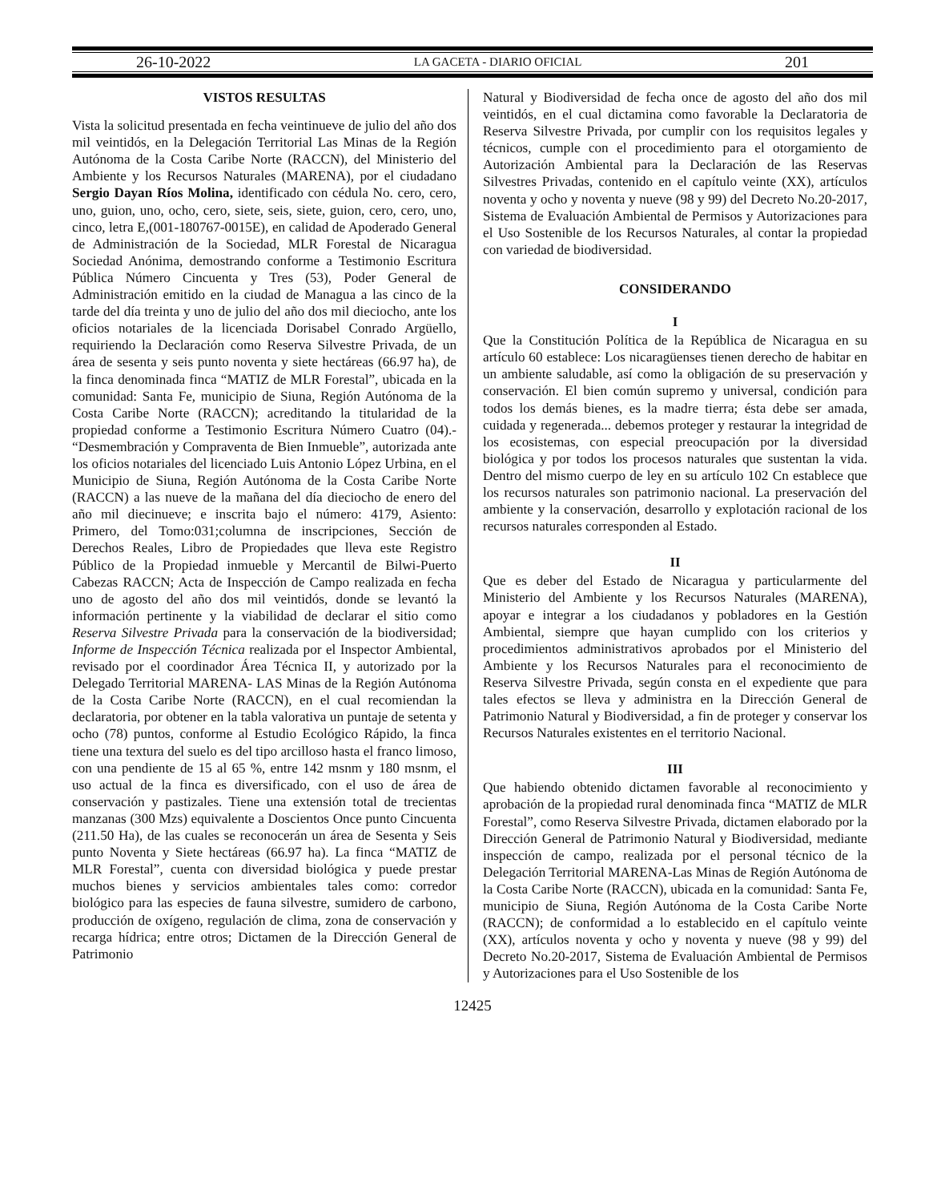26-10-2022 LA GACETA - DIARIO OFICIAL 201
VISTOS RESULTAS
Vista la solicitud presentada en fecha veintinueve de julio del año dos mil veintidós, en la Delegación Territorial Las Minas de la Región Autónoma de la Costa Caribe Norte (RACCN), del Ministerio del Ambiente y los Recursos Naturales (MARENA), por el ciudadano Sergio Dayan Ríos Molina, identificado con cédula No. cero, cero, uno, guion, uno, ocho, cero, siete, seis, siete, guion, cero, cero, uno, cinco, letra E,(001-180767-0015E), en calidad de Apoderado General de Administración de la Sociedad, MLR Forestal de Nicaragua Sociedad Anónima, demostrando conforme a Testimonio Escritura Pública Número Cincuenta y Tres (53), Poder General de Administración emitido en la ciudad de Managua a las cinco de la tarde del día treinta y uno de julio del año dos mil dieciocho, ante los oficios notariales de la licenciada Dorisabel Conrado Argüello, requiriendo la Declaración como Reserva Silvestre Privada, de un área de sesenta y seis punto noventa y siete hectáreas (66.97 ha), de la finca denominada finca “MATIZ de MLR Forestal”, ubicada en la comunidad: Santa Fe, municipio de Siuna, Región Autónoma de la Costa Caribe Norte (RACCN); acreditando la titularidad de la propiedad conforme a Testimonio Escritura Número Cuatro (04).- “Desmembración y Compraventa de Bien Inmueble”, autorizada ante los oficios notariales del licenciado Luis Antonio López Urbina, en el Municipio de Siuna, Región Autónoma de la Costa Caribe Norte (RACCN) a las nueve de la mañana del día dieciocho de enero del año mil diecinueve; e inscrita bajo el número: 4179, Asiento: Primero, del Tomo:031;columna de inscripciones, Sección de Derechos Reales, Libro de Propiedades que lleva este Registro Público de la Propiedad inmueble y Mercantil de Bilwi-Puerto Cabezas RACCN; Acta de Inspección de Campo realizada en fecha uno de agosto del año dos mil veintidós, donde se levantó la información pertinente y la viabilidad de declarar el sitio como Reserva Silvestre Privada para la conservación de la biodiversidad; Informe de Inspección Técnica realizada por el Inspector Ambiental, revisado por el coordinador Área Técnica II, y autorizado por la Delegado Territorial MARENA- LAS Minas de la Región Autónoma de la Costa Caribe Norte (RACCN), en el cual recomiendan la declaratoria, por obtener en la tabla valorativa un puntaje de setenta y ocho (78) puntos, conforme al Estudio Ecológico Rápido, la finca tiene una textura del suelo es del tipo arcilloso hasta el franco limoso, con una pendiente de 15 al 65 %, entre 142 msnm y 180 msnm, el uso actual de la finca es diversificado, con el uso de área de conservación y pastizales. Tiene una extensión total de trecientas manzanas (300 Mzs) equivalente a Doscientos Once punto Cincuenta (211.50 Ha), de las cuales se reconocerán un área de Sesenta y Seis punto Noventa y Siete hectáreas (66.97 ha). La finca “MATIZ de MLR Forestal”, cuenta con diversidad biológica y puede prestar muchos bienes y servicios ambientales tales como: corredor biológico para las especies de fauna silvestre, sumidero de carbono, producción de oxígeno, regulación de clima, zona de conservación y recarga hídrica; entre otros; Dictamen de la Dirección General de Patrimonio
Natural y Biodiversidad de fecha once de agosto del año dos mil veintidós, en el cual dictamina como favorable la Declaratoria de Reserva Silvestre Privada, por cumplir con los requisitos legales y técnicos, cumple con el procedimiento para el otorgamiento de Autorización Ambiental para la Declaración de las Reservas Silvestres Privadas, contenido en el capítulo veinte (XX), artículos noventa y ocho y noventa y nueve (98 y 99) del Decreto No.20-2017, Sistema de Evaluación Ambiental de Permisos y Autorizaciones para el Uso Sostenible de los Recursos Naturales, al contar la propiedad con variedad de biodiversidad.
CONSIDERANDO
I
Que la Constitución Política de la República de Nicaragua en su artículo 60 establece: Los nicaragüenses tienen derecho de habitar en un ambiente saludable, así como la obligación de su preservación y conservación. El bien común supremo y universal, condición para todos los demás bienes, es la madre tierra; ésta debe ser amada, cuidada y regenerada... debemos proteger y restaurar la integridad de los ecosistemas, con especial preocupación por la diversidad biológica y por todos los procesos naturales que sustentan la vida. Dentro del mismo cuerpo de ley en su artículo 102 Cn establece que los recursos naturales son patrimonio nacional. La preservación del ambiente y la conservación, desarrollo y explotación racional de los recursos naturales corresponden al Estado.
II
Que es deber del Estado de Nicaragua y particularmente del Ministerio del Ambiente y los Recursos Naturales (MARENA), apoyar e integrar a los ciudadanos y pobladores en la Gestión Ambiental, siempre que hayan cumplido con los criterios y procedimientos administrativos aprobados por el Ministerio del Ambiente y los Recursos Naturales para el reconocimiento de Reserva Silvestre Privada, según consta en el expediente que para tales efectos se lleva y administra en la Dirección General de Patrimonio Natural y Biodiversidad, a fin de proteger y conservar los Recursos Naturales existentes en el territorio Nacional.
III
Que habiendo obtenido dictamen favorable al reconocimiento y aprobación de la propiedad rural denominada finca “MATIZ de MLR Forestal”, como Reserva Silvestre Privada, dictamen elaborado por la Dirección General de Patrimonio Natural y Biodiversidad, mediante inspección de campo, realizada por el personal técnico de la Delegación Territorial MARENA-Las Minas de Región Autónoma de la Costa Caribe Norte (RACCN), ubicada en la comunidad: Santa Fe, municipio de Siuna, Región Autónoma de la Costa Caribe Norte (RACCN); de conformidad a lo establecido en el capítulo veinte (XX), artículos noventa y ocho y noventa y nueve (98 y 99) del Decreto No.20-2017, Sistema de Evaluación Ambiental de Permisos y Autorizaciones para el Uso Sostenible de los
12425